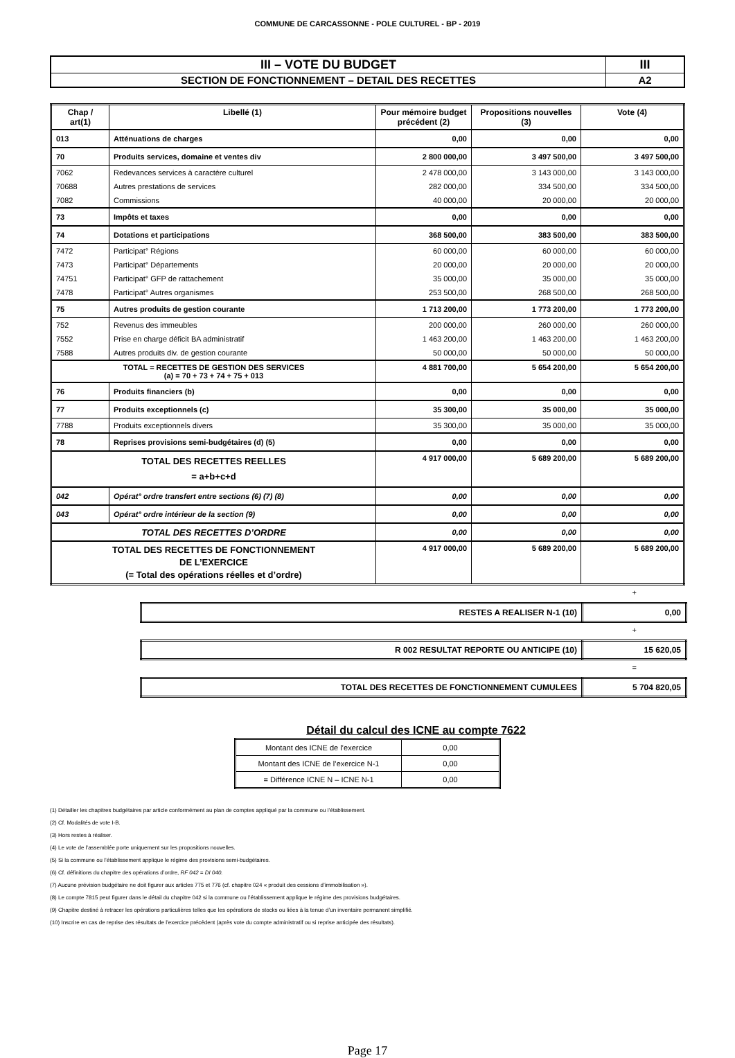COMMUNE DE CARCASSONNE - POLE CULTUREL - BP - 2019
| III – VOTE DU BUDGET | III |
| SECTION DE FONCTIONNEMENT – DETAIL DES RECETTES | A2 |
| Chap / art(1) | Libellé (1) | Pour mémoire budget précédent (2) | Propositions nouvelles (3) | Vote (4) |
| --- | --- | --- | --- | --- |
| 013 | Atténuations de charges | 0,00 | 0,00 | 0,00 |
| 70 | Produits services, domaine et ventes div | 2 800 000,00 | 3 497 500,00 | 3 497 500,00 |
| 7062 | Redevances services à caractère culturel | 2 478 000,00 | 3 143 000,00 | 3 143 000,00 |
| 70688 | Autres prestations de services | 282 000,00 | 334 500,00 | 334 500,00 |
| 7082 | Commissions | 40 000,00 | 20 000,00 | 20 000,00 |
| 73 | Impôts et taxes | 0,00 | 0,00 | 0,00 |
| 74 | Dotations et participations | 368 500,00 | 383 500,00 | 383 500,00 |
| 7472 | Participat° Régions | 60 000,00 | 60 000,00 | 60 000,00 |
| 7473 | Participat° Départements | 20 000,00 | 20 000,00 | 20 000,00 |
| 74751 | Participat° GFP de rattachement | 35 000,00 | 35 000,00 | 35 000,00 |
| 7478 | Participat° Autres organismes | 253 500,00 | 268 500,00 | 268 500,00 |
| 75 | Autres produits de gestion courante | 1 713 200,00 | 1 773 200,00 | 1 773 200,00 |
| 752 | Revenus des immeubles | 200 000,00 | 260 000,00 | 260 000,00 |
| 7552 | Prise en charge déficit BA administratif | 1 463 200,00 | 1 463 200,00 | 1 463 200,00 |
| 7588 | Autres produits div. de gestion courante | 50 000,00 | 50 000,00 | 50 000,00 |
| TOTAL = RECETTES DE GESTION DES SERVICES (a) = 70 + 73 + 74 + 75 + 013 | | 4 881 700,00 | 5 654 200,00 | 5 654 200,00 |
| 76 | Produits financiers (b) | 0,00 | 0,00 | 0,00 |
| 77 | Produits exceptionnels (c) | 35 300,00 | 35 000,00 | 35 000,00 |
| 7788 | Produits exceptionnels divers | 35 300,00 | 35 000,00 | 35 000,00 |
| 78 | Reprises provisions semi-budgétaires (d) (5) | 0,00 | 0,00 | 0,00 |
| TOTAL DES RECETTES REELLES = a+b+c+d | | 4 917 000,00 | 5 689 200,00 | 5 689 200,00 |
| 042 | Opérat° ordre transfert entre sections (6) (7) (8) | 0,00 | 0,00 | 0,00 |
| 043 | Opérat° ordre intérieur de la section (9) | 0,00 | 0,00 | 0,00 |
| TOTAL DES RECETTES D’ORDRE | | 0,00 | 0,00 | 0,00 |
| TOTAL DES RECETTES DE FONCTIONNEMENT DE L’EXERCICE (= Total des opérations réelles et d’ordre) | | 4 917 000,00 | 5 689 200,00 | 5 689 200,00 |
+
| RESTES A REALISER N-1 (10) | 0,00 |
+
| R 002 RESULTAT REPORTE OU ANTICIPE (10) | 15 620,05 |
=
| TOTAL DES RECETTES DE FONCTIONNEMENT CUMULEES | 5 704 820,05 |
Détail du calcul des ICNE au compte 7622
| Montant des ICNE de l’exercice | 0,00 |
| Montant des ICNE de l’exercice N-1 | 0,00 |
| = Différence ICNE N – ICNE N-1 | 0,00 |
(1) Détailler les chapitres budgétaires par article conformément au plan de comptes appliqué par la commune ou l’établissement.
(2) Cf. Modalités de vote I-B.
(3) Hors restes à réaliser.
(4) Le vote de l’assemblée porte uniquement sur les propositions nouvelles.
(5) Si la commune ou l’établissement applique le régime des provisions semi-budgétaires.
(6) Cf. définitions du chapitre des opérations d’ordre, RF 042 = DI 040.
(7) Aucune prévision budgétaire ne doit figurer aux articles 775 et 776 (cf. chapitre 024 « produit des cessions d’immobilisation »).
(8) Le compte 7815 peut figurer dans le détail du chapitre 042 si la commune ou l’établissement applique le régime des provisions budgétaires.
(9) Chapitre destiné à retracer les opérations particulières telles que les opérations de stocks ou liées à la tenue d’un inventaire permanent simplifié.
(10) Inscrire en cas de reprise des résultats de l’exercice précédent (après vote du compte administratif ou si reprise anticipée des résultats).
Page 17